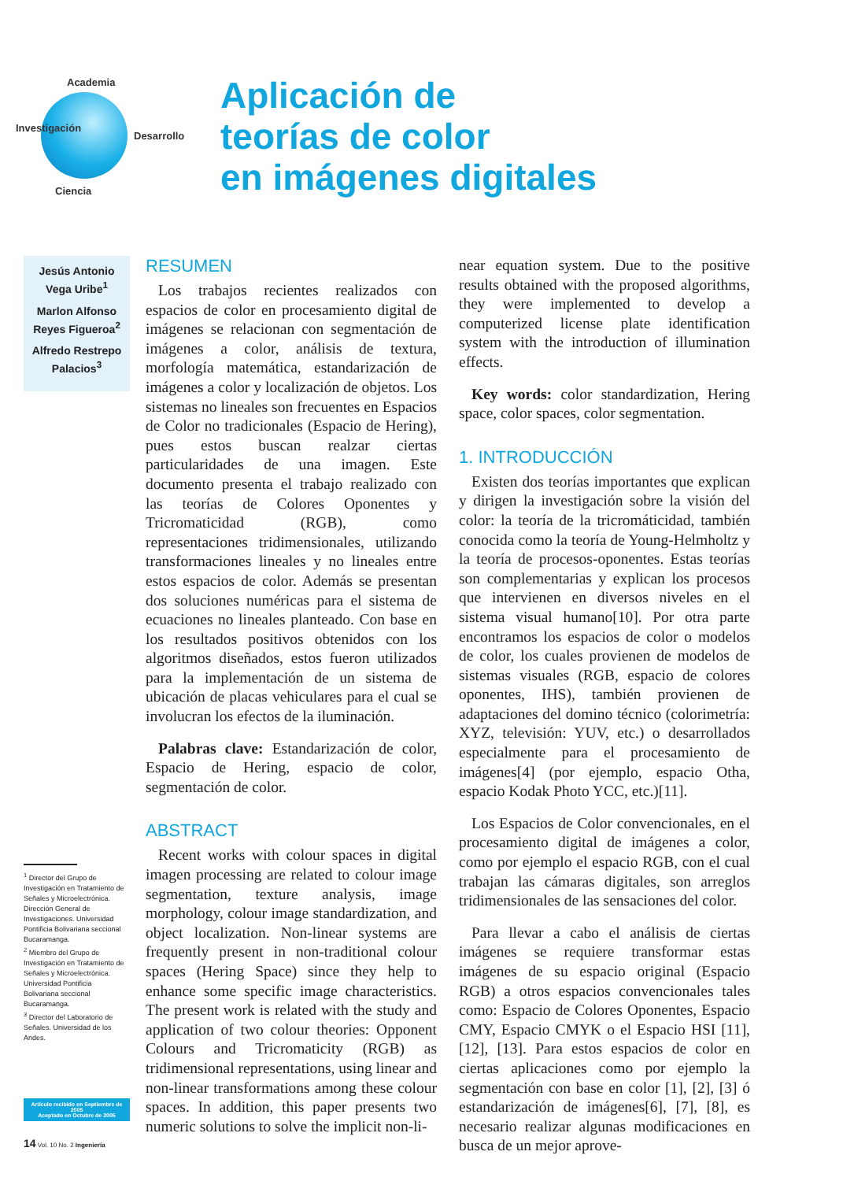Academia
Investigación
Desarrollo
Ciencia
Aplicación de
teorías de color
en imágenes digitales
Jesús Antonio Vega Uribe<sup>1</sup>
Marlon Alfonso Reyes Figueroa<sup>2</sup>
Alfredo Restrepo Palacios<sup>3</sup>
<sup>1</sup> Director del Grupo de Investigación en Tratamiento de Señales y Microelectrónica. Dirección General de Investigaciones. Universidad Pontificia Bolivariana seccional Bucaramanga.
<sup>2</sup> Miembro del Grupo de Investigación en Tratamiento de Señales y Microelectrónica. Universidad Pontificia Bolivariana seccional Bucaramanga.
<sup>3</sup> Director del Laboratorio de Señales. Universidad de los Andes.
Artículo recibido en Septiembre de 2005
Aceptado en Octubre de 2005
14 Vol. 10 No. 2 Ingeniería
RESUMEN
Los trabajos recientes realizados con espacios de color en procesamiento digital de imágenes se relacionan con segmentación de imágenes a color, análisis de textura, morfología matemática, estandarización de imágenes a color y localización de objetos. Los sistemas no lineales son frecuentes en Espacios de Color no tradicionales (Espacio de Hering), pues estos buscan realzar ciertas particularidades de una imagen. Este documento presenta el trabajo realizado con las teorías de Colores Oponentes y Tricromaticidad (RGB), como representaciones tridimensionales, utilizando transformaciones lineales y no lineales entre estos espacios de color. Además se presentan dos soluciones numéricas para el sistema de ecuaciones no lineales planteado. Con base en los resultados positivos obtenidos con los algoritmos diseñados, estos fueron utilizados para la implementación de un sistema de ubicación de placas vehiculares para el cual se involucran los efectos de la iluminación.
Palabras clave: Estandarización de color, Espacio de Hering, espacio de color, segmentación de color.
ABSTRACT
Recent works with colour spaces in digital imagen processing are related to colour image segmentation, texture analysis, image morphology, colour image standardization, and object localization. Non-linear systems are frequently present in non-traditional colour spaces (Hering Space) since they help to enhance some specific image characteristics. The present work is related with the study and application of two colour theories: Opponent Colours and Tricromaticity (RGB) as tridimensional representations, using linear and non-linear transformations among these colour spaces. In addition, this paper presents two numeric solutions to solve the implicit non-li-
near equation system. Due to the positive results obtained with the proposed algorithms, they were implemented to develop a computerized license plate identification system with the introduction of illumination effects.
Key words: color standardization, Hering space, color spaces, color segmentation.
1. INTRODUCCIÓN
Existen dos teorías importantes que explican y dirigen la investigación sobre la visión del color: la teoría de la tricromáticidad, también conocida como la teoría de Young-Helmholtz y la teoría de procesos-oponentes. Estas teorías son complementarias y explican los procesos que intervienen en diversos niveles en el sistema visual humano[10]. Por otra parte encontramos los espacios de color o modelos de color, los cuales provienen de modelos de sistemas visuales (RGB, espacio de colores oponentes, IHS), también provienen de adaptaciones del domino técnico (colorimetría: XYZ, televisión: YUV, etc.) o desarrollados especialmente para el procesamiento de imágenes[4] (por ejemplo, espacio Otha, espacio Kodak Photo YCC, etc.)[11].
Los Espacios de Color convencionales, en el procesamiento digital de imágenes a color, como por ejemplo el espacio RGB, con el cual trabajan las cámaras digitales, son arreglos tridimensionales de las sensaciones del color.
Para llevar a cabo el análisis de ciertas imágenes se requiere transformar estas imágenes de su espacio original (Espacio RGB) a otros espacios convencionales tales como: Espacio de Colores Oponentes, Espacio CMY, Espacio CMYK o el Espacio HSI [11], [12], [13]. Para estos espacios de color en ciertas aplicaciones como por ejemplo la segmentación con base en color [1], [2], [3] ó estandarización de imágenes[6], [7], [8], es necesario realizar algunas modificaciones en busca de un mejor aprove-